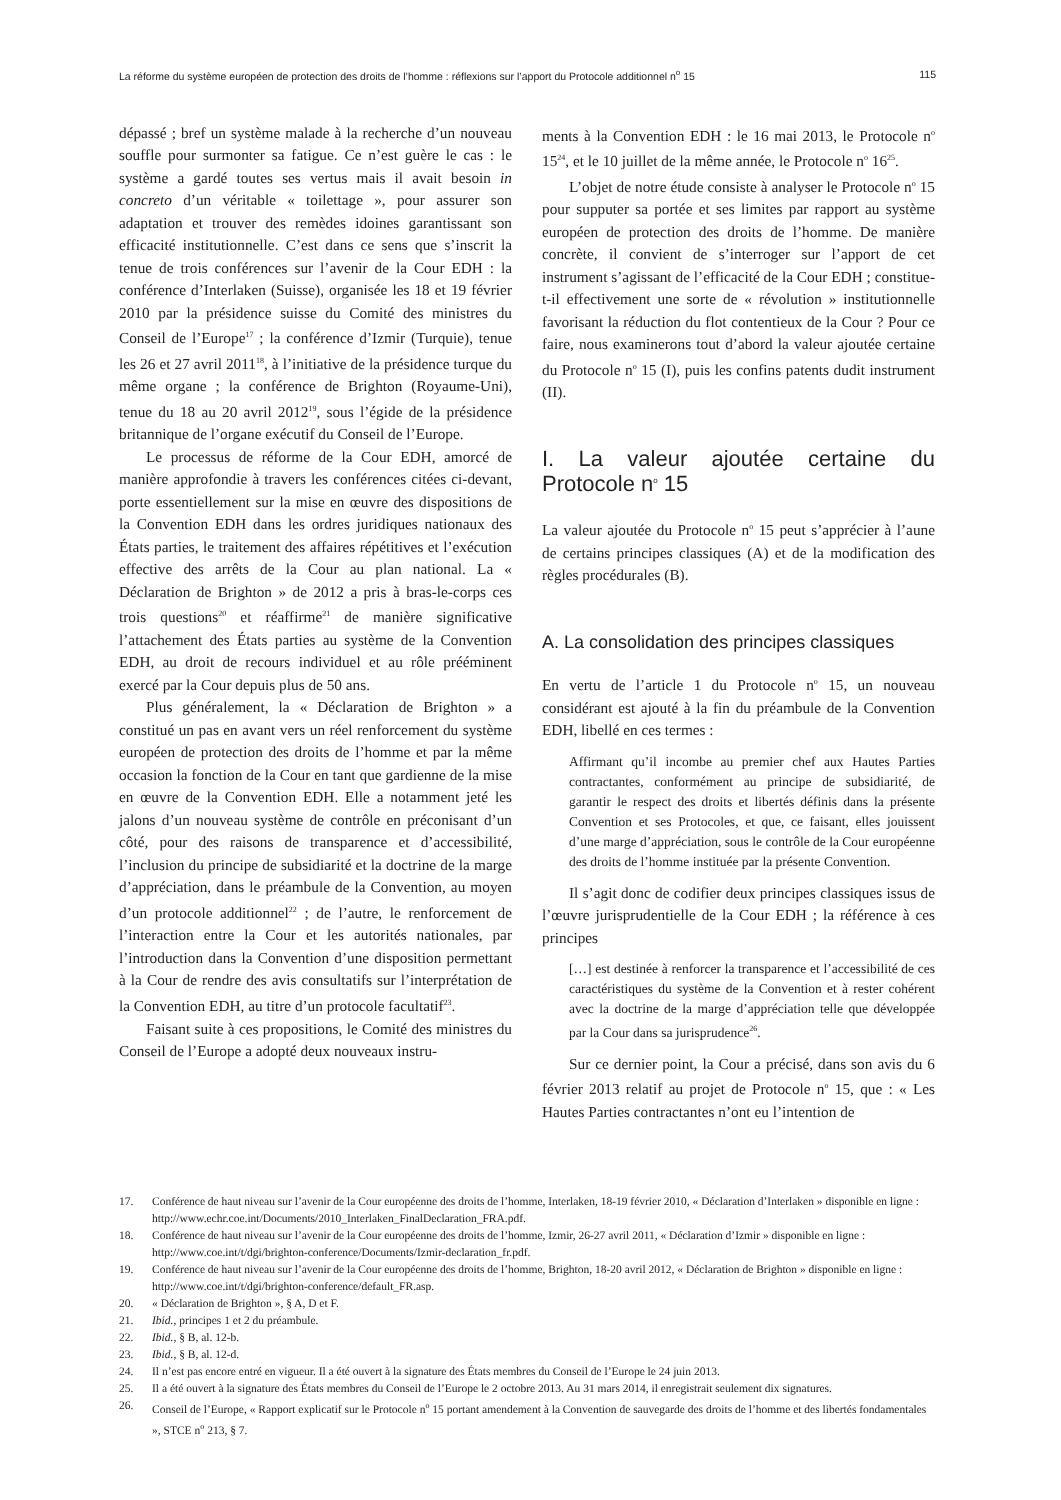La réforme du système européen de protection des droits de l’homme : réflexions sur l’apport du Protocole additionnel n<sup>o</sup> 15 115
dépassé ; bref un système malade à la recherche d’un nouveau souffle pour surmonter sa fatigue. Ce n’est guère le cas : le système a gardé toutes ses vertus mais il avait besoin in concreto d’un véritable « toilettage », pour assurer son adaptation et trouver des remèdes idoines garantissant son efficacité institutionnelle. C’est dans ce sens que s’inscrit la tenue de trois conférences sur l’avenir de la Cour EDH : la conférence d’Interlaken (Suisse), organisée les 18 et 19 février 2010 par la présidence suisse du Comité des ministres du Conseil de l’Europe<sup>17</sup> ; la conférence d’Izmir (Turquie), tenue les 26 et 27 avril 2011<sup>18</sup>, à l’initiative de la présidence turque du même organe ; la conférence de Brighton (Royaume-Uni), tenue du 18 au 20 avril 2012<sup>19</sup>, sous l’égide de la présidence britannique de l’organe exécutif du Conseil de l’Europe.
Le processus de réforme de la Cour EDH, amorcé de manière approfondie à travers les conférences citées ci-devant, porte essentiellement sur la mise en œuvre des dispositions de la Convention EDH dans les ordres juridiques nationaux des États parties, le traitement des affaires répétitives et l’exécution effective des arrêts de la Cour au plan national. La « Déclaration de Brighton » de 2012 a pris à bras-le-corps ces trois questions<sup>20</sup> et réaffirme<sup>21</sup> de manière significative l’attachement des États parties au système de la Convention EDH, au droit de recours individuel et au rôle prééminent exercé par la Cour depuis plus de 50 ans.
Plus généralement, la « Déclaration de Brighton » a constitué un pas en avant vers un réel renforcement du système européen de protection des droits de l’homme et par la même occasion la fonction de la Cour en tant que gardienne de la mise en œuvre de la Convention EDH. Elle a notamment jeté les jalons d’un nouveau système de contrôle en préconisant d’un côté, pour des raisons de transparence et d’accessibilité, l’inclusion du principe de subsidiarité et la doctrine de la marge d’appréciation, dans le préambule de la Convention, au moyen d’un protocole additionnel<sup>22</sup> ; de l’autre, le renforcement de l’interaction entre la Cour et les autorités nationales, par l’introduction dans la Convention d’une disposition permettant à la Cour de rendre des avis consultatifs sur l’interprétation de la Convention EDH, au titre d’un protocole facultatif<sup>23</sup>.
Faisant suite à ces propositions, le Comité des ministres du Conseil de l’Europe a adopté deux nouveaux instru-
ments à la Convention EDH : le 16 mai 2013, le Protocole n<sup>o</sup> 15<sup>24</sup>, et le 10 juillet de la même année, le Protocole n<sup>o</sup> 16<sup>25</sup>.
L’objet de notre étude consiste à analyser le Protocole n<sup>o</sup> 15 pour supputer sa portée et ses limites par rapport au système européen de protection des droits de l’homme. De manière concrète, il convient de s’interroger sur l’apport de cet instrument s’agissant de l’efficacité de la Cour EDH ; constitue-t-il effectivement une sorte de « révolution » institutionnelle favorisant la réduction du flot contentieux de la Cour ? Pour ce faire, nous examinerons tout d’abord la valeur ajoutée certaine du Protocole n<sup>o</sup> 15 (I), puis les confins patents dudit instrument (II).
I. La valeur ajoutée certaine du Protocole n<sup>o</sup> 15
La valeur ajoutée du Protocole n<sup>o</sup> 15 peut s’apprécier à l’aune de certains principes classiques (A) et de la modification des règles procédurales (B).
A. La consolidation des principes classiques
En vertu de l’article 1 du Protocole n<sup>o</sup> 15, un nouveau considérant est ajouté à la fin du préambule de la Convention EDH, libellé en ces termes :
Affirmant qu’il incombe au premier chef aux Hautes Parties contractantes, conformément au principe de subsidiarité, de garantir le respect des droits et libertés définis dans la présente Convention et ses Protocoles, et que, ce faisant, elles jouissent d’une marge d’appréciation, sous le contrôle de la Cour européenne des droits de l’homme instituée par la présente Convention.
Il s’agit donc de codifier deux principes classiques issus de l’œuvre jurisprudentielle de la Cour EDH ; la référence à ces principes
[…] est destinée à renforcer la transparence et l’accessibilité de ces caractéristiques du système de la Convention et à rester cohérent avec la doctrine de la marge d’appréciation telle que développée par la Cour dans sa jurisprudence<sup>26</sup>.
Sur ce dernier point, la Cour a précisé, dans son avis du 6 février 2013 relatif au projet de Protocole n<sup>o</sup> 15, que : « Les Hautes Parties contractantes n’ont eu l’intention de
17. Conférence de haut niveau sur l’avenir de la Cour européenne des droits de l’homme, Interlaken, 18-19 février 2010, « Déclaration d’Interlaken » disponible en ligne : http://www.echr.coe.int/Documents/2010_Interlaken_FinalDeclaration_FRA.pdf.
18. Conférence de haut niveau sur l’avenir de la Cour européenne des droits de l’homme, Izmir, 26-27 avril 2011, « Déclaration d’Izmir » disponible en ligne : http://www.coe.int/t/dgi/brighton-conference/Documents/Izmir-declaration_fr.pdf.
19. Conférence de haut niveau sur l’avenir de la Cour européenne des droits de l’homme, Brighton, 18-20 avril 2012, « Déclaration de Brighton » disponible en ligne : http://www.coe.int/t/dgi/brighton-conference/default_FR.asp.
20. « Déclaration de Brighton », § A, D et F.
21. Ibid., principes 1 et 2 du préambule.
22. Ibid., § B, al. 12-b.
23. Ibid., § B, al. 12-d.
24. Il n’est pas encore entré en vigueur. Il a été ouvert à la signature des États membres du Conseil de l’Europe le 24 juin 2013.
25. Il a été ouvert à la signature des États membres du Conseil de l’Europe le 2 octobre 2013. Au 31 mars 2014, il enregistrait seulement dix signatures.
26. Conseil de l’Europe, « Rapport explicatif sur le Protocole n<sup>o</sup> 15 portant amendement à la Convention de sauvegarde des droits de l’homme et des libertés fondamentales », STCE n<sup>o</sup> 213, § 7.